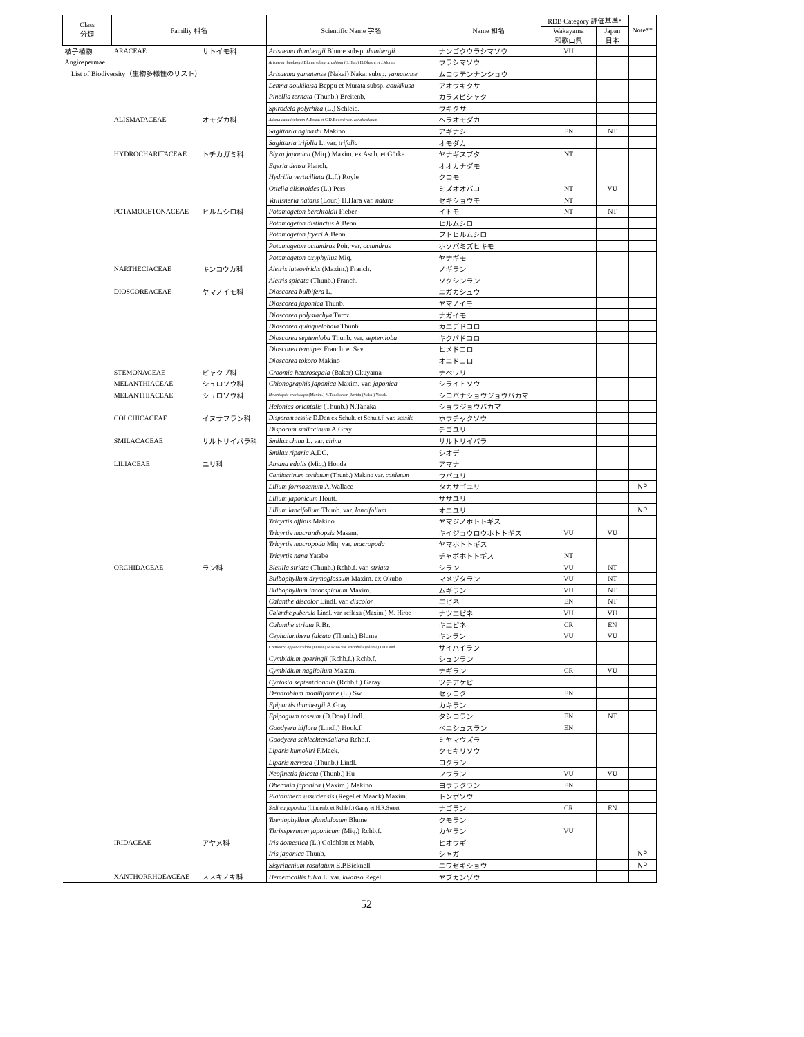List of Biodiversity（生物多様性のリスト）
| Class 分類 | Familiy 科名 | | Scientific Name 学名 | Name 和名 | RDB Category 評価基準* | | Note** |
| --- | --- | --- | --- | --- | --- | --- | --- |
| | | | | | Wakayama 和歌山県 | Japan 日本 | |
| 被子植物 | ARACEAE | サトイモ科 | Arisaema thunbergii Blume subsp. thunbergii | ナンゴクウラシマソウ | VU | | |
| Angiospermae | | | Arisaema thunbergii Blume subsp. urashima (H.Hara) H.Ohashi et J.Murata | ウラシマソウ | | | |
| | | | Arisaema yamatense (Nakai) Nakai subsp. yamatense | ムロウテンナンショウ | | | |
| | | | Lemna aoukikusa Beppu et Murata subsp. aoukikusa | アオウキクサ | | | |
| | | | Pinellia ternata (Thunb.) Breitenb. | カラスビシャク | | | |
| | | | Spirodela polyrhiza (L.) Schleid. | ウキクサ | | | |
| | ALISMATACEAE | オモダカ科 | Alisma canaliculatum A.Braun et C.D.Bouché var. canaliculatum | ヘラオモダカ | | | |
| | | | Sagittaria aginashi Makino | アギナシ | EN | NT | |
| | | | Sagittaria trifolia L. var. trifolia | オモダカ | | | |
| | HYDROCHARITACEAE | トチカガミ科 | Blyxa japonica (Miq.) Maxim. ex Asch. et Gürke | ヤナギスブタ | NT | | |
| | | | Egeria densa Planch. | オオカナダモ | | | |
| | | | Hydrilla verticillata (L.f.) Royle | クロモ | | | |
| | | | Ottelia alismoides (L.) Pers. | ミズオオバコ | NT | VU | |
| | | | Vallisneria natans (Lour.) H.Hara var. natans | セキショウモ | NT | | |
| | POTAMOGETONACEAE | ヒルムシロ科 | Potamogeton berchtoldii Fieber | イトモ | NT | NT | |
| | | | Potamogeton distinctus A.Benn. | ヒルムシロ | | | |
| | | | Potamogeton fryeri A.Benn. | フトヒルムシロ | | | |
| | | | Potamogeton octandrus Poir. var. octandrus | ホソバミズヒキモ | | | |
| | | | Potamogeton oxyphyllus Miq. | ヤナギモ | | | |
| | NARTHECIACEAE | キンコウカ科 | Aletris luteoviridis (Maxim.) Franch. | ノギラン | | | |
| | | | Aletris spicata (Thunb.) Franch. | ソクシンラン | | | |
| | DIOSCOREACEAE | ヤマノイモ科 | Dioscorea bulbifera L. | ニガカシュウ | | | |
| | | | Dioscorea japonica Thunb. | ヤマノイモ | | | |
| | | | Dioscorea polystachya Turcz. | ナガイモ | | | |
| | | | Dioscorea quinquelobata Thunb. | カエデドコロ | | | |
| | | | Dioscorea septemloba Thunb. var. septemloba | キクバドコロ | | | |
| | | | Dioscorea tenuipes Franch. et Sav. | ヒメドコロ | | | |
| | | | Dioscorea tokoro Makino | オニドコロ | | | |
| | STEMONACEAE | ビャクブ科 | Croomia heterosepala (Baker) Okuyama | ナベワリ | | | |
| | MELANTHIACEAE | シュロソウ科 | Chionographis japonica Maxim. var. japonica | シライトソウ | | | |
| | MELANTHIACEAE | シュロソウ科 | Heloniopsis breviscapa (Maxim.) N.Tanaka var. flavida (Nakai) Yonek. | シロバナショウジョウバカマ | | | |
| | | | Helonias orientalis (Thunb.) N.Tanaka | ショウジョウバカマ | | | |
| | COLCHICACEAE | イヌサフラン科 | Disporum sessile D.Don ex Schult. et Schult.f. var. sessile | ホウチャクソウ | | | |
| | | | Disporum smilacinum A.Gray | チゴユリ | | | |
| | SMILACACEAE | サルトリイバラ科 | Smilax china L. var. china | サルトリイバラ | | | |
| | | | Smilax riparia A.DC. | シオデ | | | |
| | LILIACEAE | ユリ科 | Amana edulis (Miq.) Honda | アマナ | | | |
| | | | Cardiocrinum cordatum (Thunb.) Makino var. cordatum | ウバユリ | | | |
| | | | Lilium formosanum A.Wallace | タカサゴユリ | | | NP |
| | | | Lilium japonicum Houtt. | ササユリ | | | |
| | | | Lilium lancifolium Thunb. var. lancifolium | オニユリ | | | NP |
| | | | Tricyrtis affinis Makino | ヤマジノホトトギス | | | |
| | | | Tricyrtis macranthopsis Masam. | キイジョウロウホトトギス | VU | VU | |
| | | | Tricyrtis macropoda Miq. var. macropoda | ヤマホトトギス | | | |
| | | | Tricyrtis nana Yatabe | チャボホトトギス | NT | | |
| | ORCHIDACEAE | ラン科 | Bletilla striata (Thunb.) Rchb.f. var. striata | シラン | VU | NT | |
| | | | Bulbophyllum drymoglossum Maxim. ex Okubo | マメヅタラン | VU | NT | |
| | | | Bulbophyllum inconspicuum Maxim. | ムギラン | VU | NT | |
| | | | Calanthe discolor Lindl. var. discolor | エビネ | EN | NT | |
| | | | Calanthe puberula Lindl. var. reflexa (Maxim.) M. Hiroe | ナツエビネ | VU | VU | |
| | | | Calanthe striata R.Br. | キエビネ | CR | EN | |
| | | | Cephalanthera falcata (Thunb.) Blume | キンラン | VU | VU | |
| | | | Cremastra appendiculata (D.Don) Makino var. variabilis (Blume) I.D.Lund | サイハイラン | | | |
| | | | Cymbidium goeringii (Rchb.f.) Rchb.f. | シュンラン | | | |
| | | | Cymbidium nagifolium Masam. | ナギラン | CR | VU | |
| | | | Cyrtosia septentrionalis (Rchb.f.) Garay | ツチアケビ | | | |
| | | | Dendrobium moniliforme (L.) Sw. | セッコク | EN | | |
| | | | Epipactis thunbergii A.Gray | カキラン | | | |
| | | | Epipogium roseum (D.Don) Lindl. | タシロラン | EN | NT | |
| | | | Goodyera biflora (Lindl.) Hook.f. | ベニシュスラン | EN | | |
| | | | Goodyera schlechtendaliana Rchb.f. | ミヤマウズラ | | | |
| | | | Liparis kumokiri F.Maek. | クモキリソウ | | | |
| | | | Liparis nervosa (Thunb.) Lindl. | コクラン | | | |
| | | | Neofinetia falcata (Thunb.) Hu | フウラン | VU | VU | |
| | | | Oberonia japonica (Maxim.) Makino | ヨウラクラン | EN | | |
| | | | Platanthera ussuriensis (Regel et Maack) Maxim. | トンボソウ | | | |
| | | | Sedirea japonica (Lindenb. et Rchb.f.) Garay et H.R.Sweet | ナゴラン | CR | EN | |
| | | | Taeniophyllum glandulosum Blume | クモラン | | | |
| | | | Thrixspermum japonicum (Miq.) Rchb.f. | カヤラン | VU | | |
| | IRIDACEAE | アヤメ科 | Iris domestica (L.) Goldblatt et Mabb. | ヒオウギ | | | |
| | | | Iris japonica Thunb. | シャガ | | | NP |
| | | | Sisyrinchium rosulatum E.P.Bicknell | ニワゼキショウ | | | NP |
| | XANTHORRHOEACEAE | ススキノキ科 | Hemerocallis fulva L. var. kwanso Regel | ヤブカンゾウ | | | |
52